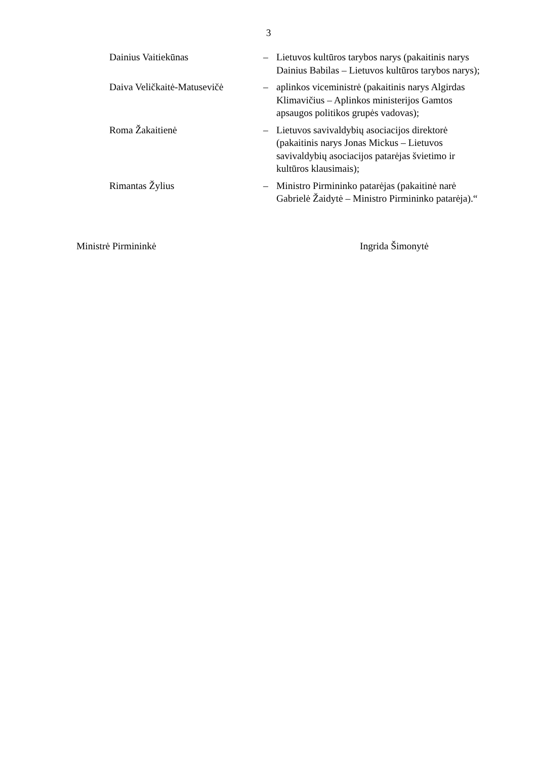3
Dainius Vaitiekūnas – Lietuvos kultūros tarybos narys (pakaitinis narys Dainius Babilas – Lietuvos kultūros tarybos narys);
Daiva Veličkaitė-Matusevičė
– aplinkos viceministrė (pakaitinis narys Algirdas Klimavičius – Aplinkos ministerijos Gamtos apsaugos politikos grupės vadovas);
Roma Žakaitienė – Lietuvos savivaldybių asociacijos direktorė (pakaitinis narys Jonas Mickus – Lietuvos savivaldybių asociacijos patarėjas švietimo ir kultūros klausimais);
Rimantas Žylius – Ministro Pirmininko patarėjas (pakaitinė narė Gabrielė Žaidytė – Ministro Pirmininko patarėja).“
Ministrė Pirmininkė Ingrida Šimonytė